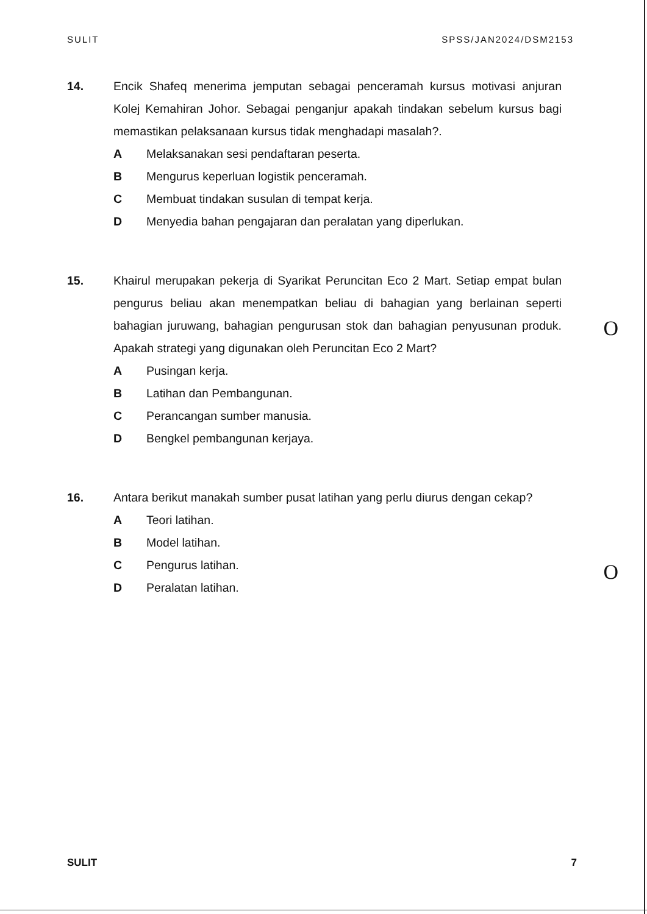SULIT SPSS/JAN2024/DSM2153
14. Encik Shafeq menerima jemputan sebagai penceramah kursus motivasi anjuran Kolej Kemahiran Johor. Sebagai penganjur apakah tindakan sebelum kursus bagi memastikan pelaksanaan kursus tidak menghadapi masalah?.
A Melaksanakan sesi pendaftaran peserta.
B Mengurus keperluan logistik penceramah.
C Membuat tindakan susulan di tempat kerja.
D Menyedia bahan pengajaran dan peralatan yang diperlukan.
15. Khairul merupakan pekerja di Syarikat Peruncitan Eco 2 Mart. Setiap empat bulan pengurus beliau akan menempatkan beliau di bahagian yang berlainan seperti bahagian juruwang, bahagian pengurusan stok dan bahagian penyusunan produk. Apakah strategi yang digunakan oleh Peruncitan Eco 2 Mart?
A Pusingan kerja.
B Latihan dan Pembangunan.
C Perancangan sumber manusia.
D Bengkel pembangunan kerjaya.
16. Antara berikut manakah sumber pusat latihan yang perlu diurus dengan cekap?
A Teori latihan.
B Model latihan.
C Pengurus latihan.
D Peralatan latihan.
O
O
SULIT 7